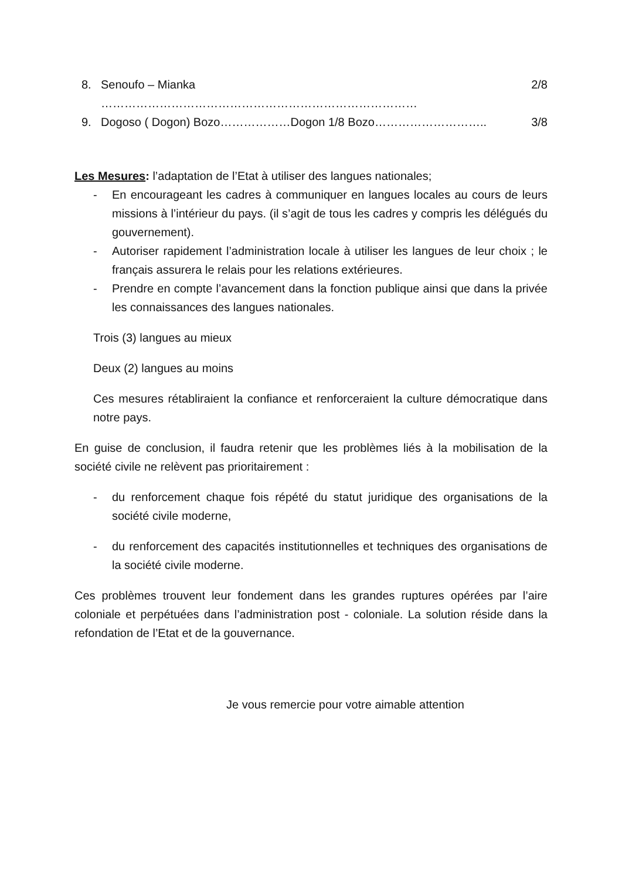8. Senoufo – Mianka ……………………………………………………………………… 2/8
9. Dogoso ( Dogon) Bozo………………Dogon 1/8 Bozo……………………….. 3/8
Les Mesures: l’adaptation de l’Etat à utiliser des langues nationales;
- En encourageant les cadres à communiquer en langues locales au cours de leurs missions à l’intérieur du pays. (il s’agit de tous les cadres y compris les délégués du gouvernement).
- Autoriser rapidement l’administration locale à utiliser les langues de leur choix ; le français assurera le relais pour les relations extérieures.
- Prendre en compte l’avancement dans la fonction publique ainsi que dans la privée les connaissances des langues nationales.
Trois (3) langues au mieux
Deux (2) langues au moins
Ces mesures rétabliraient la confiance et renforceraient la culture démocratique dans notre pays.
En guise de conclusion, il faudra retenir que les problèmes liés à la mobilisation de la société civile ne relèvent pas prioritairement :
- du renforcement chaque fois répété du statut juridique des organisations de la société civile moderne,
- du renforcement des capacités institutionnelles et techniques des organisations de la société civile moderne.
Ces problèmes trouvent leur fondement dans les grandes ruptures opérées par l’aire coloniale et perpétuées dans l’administration post - coloniale. La solution réside dans la refondation de l’Etat et de la gouvernance.
Je vous remercie pour votre aimable attention